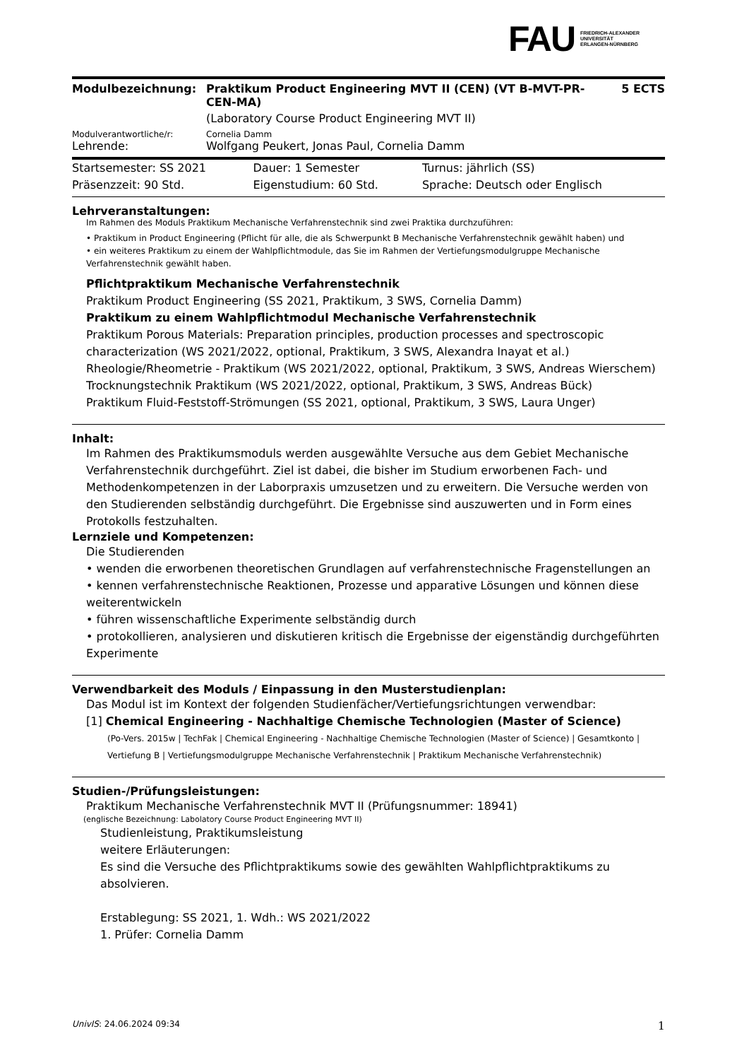FAU FRIEDRICH-ALEXANDER
UNIVERSITÄT
ERLANGEN-NÜRNBERG
| Modulbezeichnung: | Praktikum Product Engineering MVT II (CEN) (VT B-MVT-PR-CEN-MA) (Laboratory Course Product Engineering MVT II) | 5 ECTS |
| Modulverantwortliche/r: | Cornelia Damm | |
| Lehrende: | Wolfgang Peukert, Jonas Paul, Cornelia Damm | |
| Startsemester: SS 2021 | Dauer: 1 Semester | Turnus: jährlich (SS) |
| Präsenzzeit: 90 Std. | Eigenstudium: 60 Std. | Sprache: Deutsch oder Englisch |
Lehrveranstaltungen:
Im Rahmen des Moduls Praktikum Mechanische Verfahrenstechnik sind zwei Praktika durchzuführen:
• Praktikum in Product Engineering (Pflicht für alle, die als Schwerpunkt B Mechanische Verfahrenstechnik gewählt haben) und
• ein weiteres Praktikum zu einem der Wahlpflichtmodule, das Sie im Rahmen der Vertiefungsmodulgruppe Mechanische Verfahrenstechnik gewählt haben.
Pflichtpraktikum Mechanische Verfahrenstechnik
Praktikum Product Engineering (SS 2021, Praktikum, 3 SWS, Cornelia Damm)
Praktikum zu einem Wahlpflichtmodul Mechanische Verfahrenstechnik
Praktikum Porous Materials: Preparation principles, production processes and spectroscopic characterization (WS 2021/2022, optional, Praktikum, 3 SWS, Alexandra Inayat et al.)
Rheologie/Rheometrie - Praktikum (WS 2021/2022, optional, Praktikum, 3 SWS, Andreas Wierschem)
Trocknungstechnik Praktikum (WS 2021/2022, optional, Praktikum, 3 SWS, Andreas Bück)
Praktikum Fluid-Feststoff-Strömungen (SS 2021, optional, Praktikum, 3 SWS, Laura Unger)
Inhalt:
Im Rahmen des Praktikumsmoduls werden ausgewählte Versuche aus dem Gebiet Mechanische Verfahrenstechnik durchgeführt. Ziel ist dabei, die bisher im Studium erworbenen Fach- und Methodenkompetenzen in der Laborpraxis umzusetzen und zu erweitern. Die Versuche werden von den Studierenden selbständig durchgeführt. Die Ergebnisse sind auszuwerten und in Form eines Protokolls festzuhalten.
Lernziele und Kompetenzen:
Die Studierenden
• wenden die erworbenen theoretischen Grundlagen auf verfahrenstechnische Fragenstellungen an
• kennen verfahrenstechnische Reaktionen, Prozesse und apparative Lösungen und können diese weiterentwickeln
• führen wissenschaftliche Experimente selbständig durch
• protokollieren, analysieren und diskutieren kritisch die Ergebnisse der eigenständig durchgeführten Experimente
Verwendbarkeit des Moduls / Einpassung in den Musterstudienplan:
Das Modul ist im Kontext der folgenden Studienfächer/Vertiefungsrichtungen verwendbar:
[1] Chemical Engineering - Nachhaltige Chemische Technologien (Master of Science)
(Po-Vers. 2015w | TechFak | Chemical Engineering - Nachhaltige Chemische Technologien (Master of Science) | Gesamtkonto | Vertiefung B | Vertiefungsmodulgruppe Mechanische Verfahrenstechnik | Praktikum Mechanische Verfahrenstechnik)
Studien-/Prüfungsleistungen:
Praktikum Mechanische Verfahrenstechnik MVT II (Prüfungsnummer: 18941)
(englische Bezeichnung: Labolatory Course Product Engineering MVT II)
Studienleistung, Praktikumsleistung
weitere Erläuterungen:
Es sind die Versuche des Pflichtpraktikums sowie des gewählten Wahlpflichtpraktikums zu absolvieren.
Erstablegung: SS 2021, 1. Wdh.: WS 2021/2022
1. Prüfer: Cornelia Damm
UnivIS: 24.06.2024 09:34 1